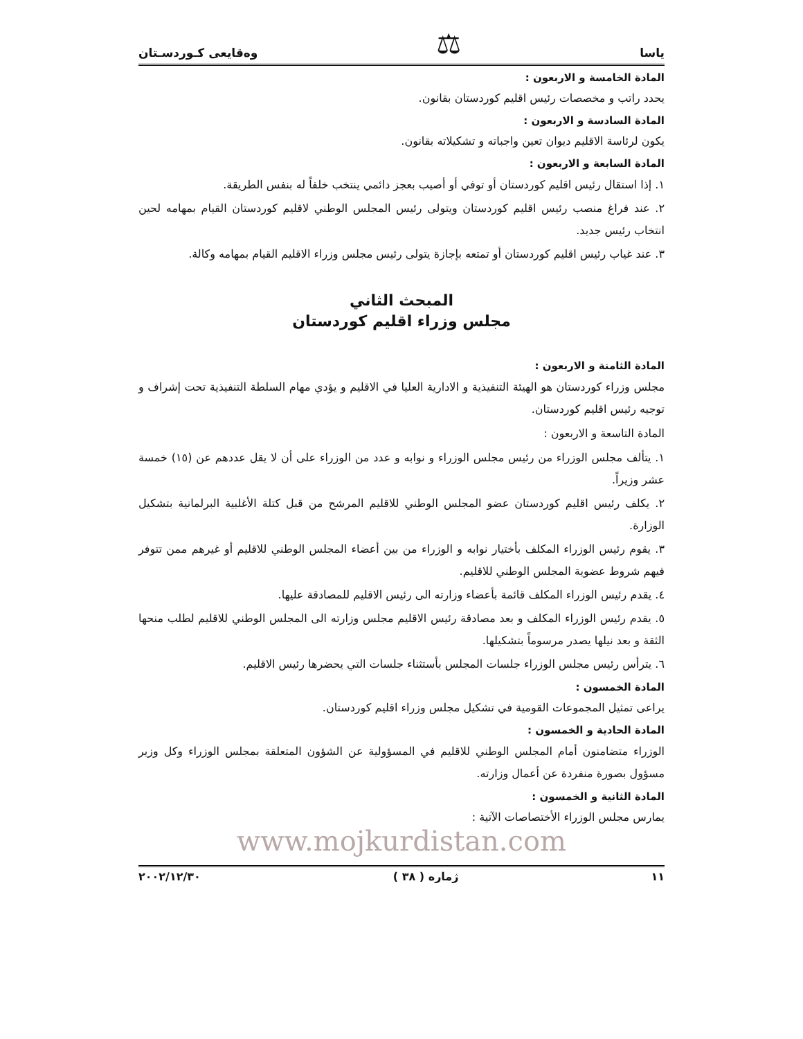ياسا ⚖ وەقایعی کـوردسـتان
المادة الخامسة و الاربعون :
يحدد راتب و مخصصات رئيس اقليم كوردستان بقانون.
المادة السادسة و الاربعون :
يكون لرئاسة الاقليم ديوان تعين واجباته و تشكيلاته بقانون.
المادة السابعة و الاربعون :
١. إذا استقال رئيس اقليم كوردستان أو توفي أو أصيب بعجز دائمي ينتخب خلفاً له بنفس الطريقة.
٢. عند فراغ منصب رئيس اقليم كوردستان ويتولى رئيس المجلس الوطني لاقليم كوردستان القيام بمهامه لحين انتخاب رئيس جديد.
٣. عند غياب رئيس اقليم كوردستان أو تمتعه بإجازة يتولى رئيس مجلس وزراء الاقليم القيام بمهامه وكالة.
المبحث الثاني
مجلس وزراء اقليم كوردستان
المادة الثامنة و الاربعون :
مجلس وزراء كوردستان هو الهيئة التنفيذية و الادارية العليا في الاقليم و يؤدي مهام السلطة التنفيذية تحت إشراف و توجيه رئيس اقليم كوردستان.
المادة التاسعة و الاربعون :
١. يتألف مجلس الوزراء من رئيس مجلس الوزراء و نوابه و عدد من الوزراء على أن لا يقل عددهم عن (١٥) خمسة عشر وزيراً.
٢. يكلف رئيس اقليم كوردستان عضو المجلس الوطني للاقليم المرشح من قبل كتلة الأغلبية البرلمانية بتشكيل الوزارة.
٣. يقوم رئيس الوزراء المكلف بأختيار نوابه و الوزراء من بين أعضاء المجلس الوطني للاقليم أو غيرهم ممن تتوفر فيهم شروط عضوية المجلس الوطني للاقليم.
٤. يقدم رئيس الوزراء المكلف قائمة بأعضاء وزارته الى رئيس الاقليم للمصادقة عليها.
٥. يقدم رئيس الوزراء المكلف و بعد مصادقة رئيس الاقليم مجلس وزارته الى المجلس الوطني للاقليم لطلب منحها الثقة و بعد نيلها يصدر مرسوماً بتشكيلها.
٦. يترأس رئيس مجلس الوزراء جلسات المجلس بأستثناء جلسات التي يحضرها رئيس الاقليم.
المادة الخمسون :
يراعى تمثيل المجموعات القومية في تشكيل مجلس وزراء اقليم كوردستان.
المادة الحادية و الخمسون :
الوزراء متضامنون أمام المجلس الوطني للاقليم في المسؤولية عن الشؤون المتعلقة بمجلس الوزراء وكل وزير مسؤول بصورة منفردة عن أعمال وزارته.
المادة الثانية و الخمسون :
يمارس مجلس الوزراء الأختصاصات الآتية :
www.mojkurdistan.com
١١ ژمارە ( ٣٨ ) ٢٠٠٢/١٢/٣٠